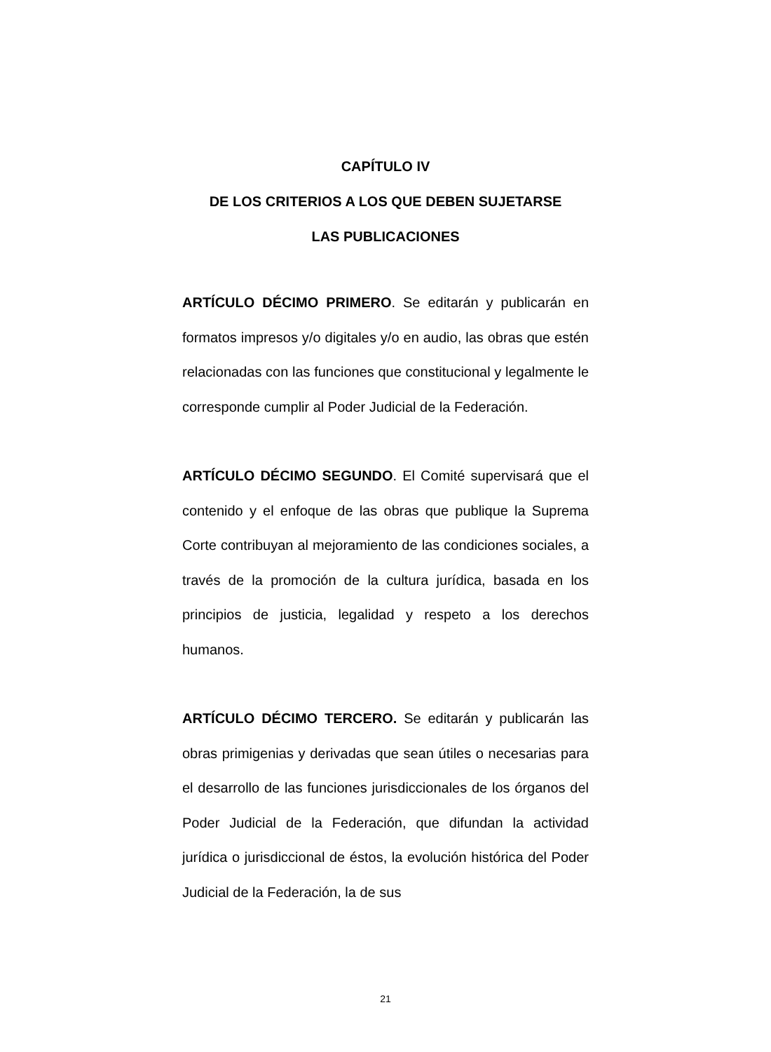CAPÍTULO IV
DE LOS CRITERIOS A LOS QUE DEBEN SUJETARSE
LAS PUBLICACIONES
ARTÍCULO DÉCIMO PRIMERO. Se editarán y publicarán en formatos impresos y/o digitales y/o en audio, las obras que estén relacionadas con las funciones que constitucional y legalmente le corresponde cumplir al Poder Judicial de la Federación.
ARTÍCULO DÉCIMO SEGUNDO. El Comité supervisará que el contenido y el enfoque de las obras que publique la Suprema Corte contribuyan al mejoramiento de las condiciones sociales, a través de la promoción de la cultura jurídica, basada en los principios de justicia, legalidad y respeto a los derechos humanos.
ARTÍCULO DÉCIMO TERCERO. Se editarán y publicarán las obras primigenias y derivadas que sean útiles o necesarias para el desarrollo de las funciones jurisdiccionales de los órganos del Poder Judicial de la Federación, que difundan la actividad jurídica o jurisdiccional de éstos, la evolución histórica del Poder Judicial de la Federación, la de sus
21